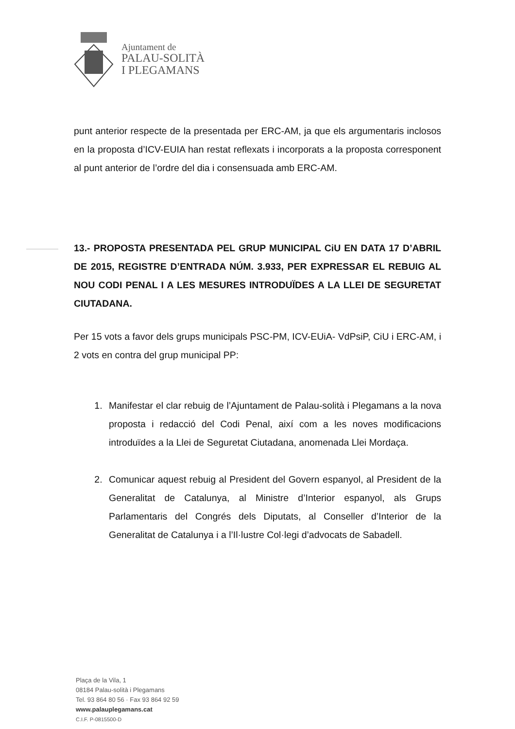Ajuntament de
PALAU-SOLITÀ
I PLEGAMANS
punt anterior respecte de la presentada per ERC-AM, ja que els argumentaris inclosos en la proposta d’ICV-EUIA han restat reflexats i incorporats a la proposta corresponent al punt anterior de l’ordre del dia i consensuada amb ERC-AM.
13.- PROPOSTA PRESENTADA PEL GRUP MUNICIPAL CiU EN DATA 17 D’ABRIL DE 2015, REGISTRE D’ENTRADA NÚM. 3.933, PER EXPRESSAR EL REBUIG AL NOU CODI PENAL I A LES MESURES INTRODUÏDES A LA LLEI DE SEGURETAT CIUTADANA.
Per 15 vots a favor dels grups municipals PSC-PM, ICV-EUiA- VdPsiP, CiU i ERC-AM, i 2 vots en contra del grup municipal PP:
1. Manifestar el clar rebuig de l’Ajuntament de Palau-solità i Plegamans a la nova proposta i redacció del Codi Penal, així com a les noves modificacions introduïdes a la Llei de Seguretat Ciutadana, anomenada Llei Mordaça.
2. Comunicar aquest rebuig al President del Govern espanyol, al President de la Generalitat de Catalunya, al Ministre d’Interior espanyol, als Grups Parlamentaris del Congrés dels Diputats, al Conseller d’Interior de la Generalitat de Catalunya i a l’Il·lustre Col·legi d’advocats de Sabadell.
Plaça de la Vila, 1
08184 Palau-solità i Plegamans
Tel. 93 864 80 56 · Fax 93 864 92 59
www.palauplegamans.cat
C.I.F. P-0815500-D